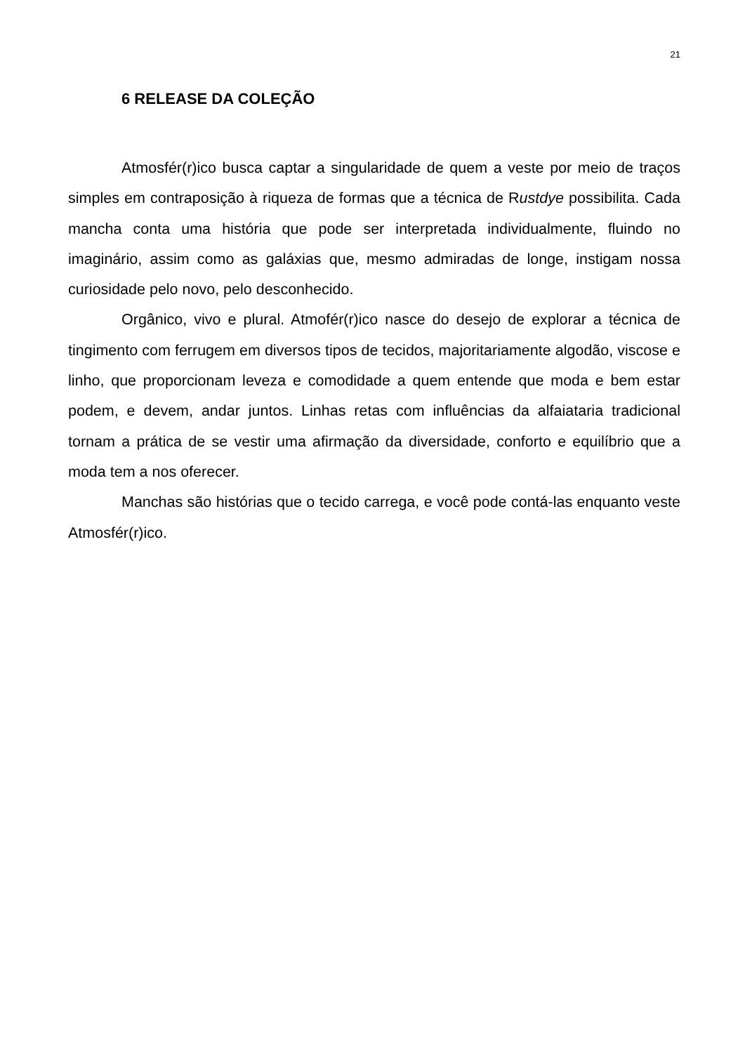21
6 RELEASE DA COLEÇÃO
Atmosfér(r)ico busca captar a singularidade de quem a veste por meio de traços simples em contraposição à riqueza de formas que a técnica de Rustdye possibilita. Cada mancha conta uma história que pode ser interpretada individualmente, fluindo no imaginário, assim como as galáxias que, mesmo admiradas de longe, instigam nossa curiosidade pelo novo, pelo desconhecido.
Orgânico, vivo e plural. Atmofér(r)ico nasce do desejo de explorar a técnica de tingimento com ferrugem em diversos tipos de tecidos, majoritariamente algodão, viscose e linho, que proporcionam leveza e comodidade a quem entende que moda e bem estar podem, e devem, andar juntos. Linhas retas com influências da alfaiataria tradicional tornam a prática de se vestir uma afirmação da diversidade, conforto e equilíbrio que a moda tem a nos oferecer.
Manchas são histórias que o tecido carrega, e você pode contá-las enquanto veste Atmosfér(r)ico.